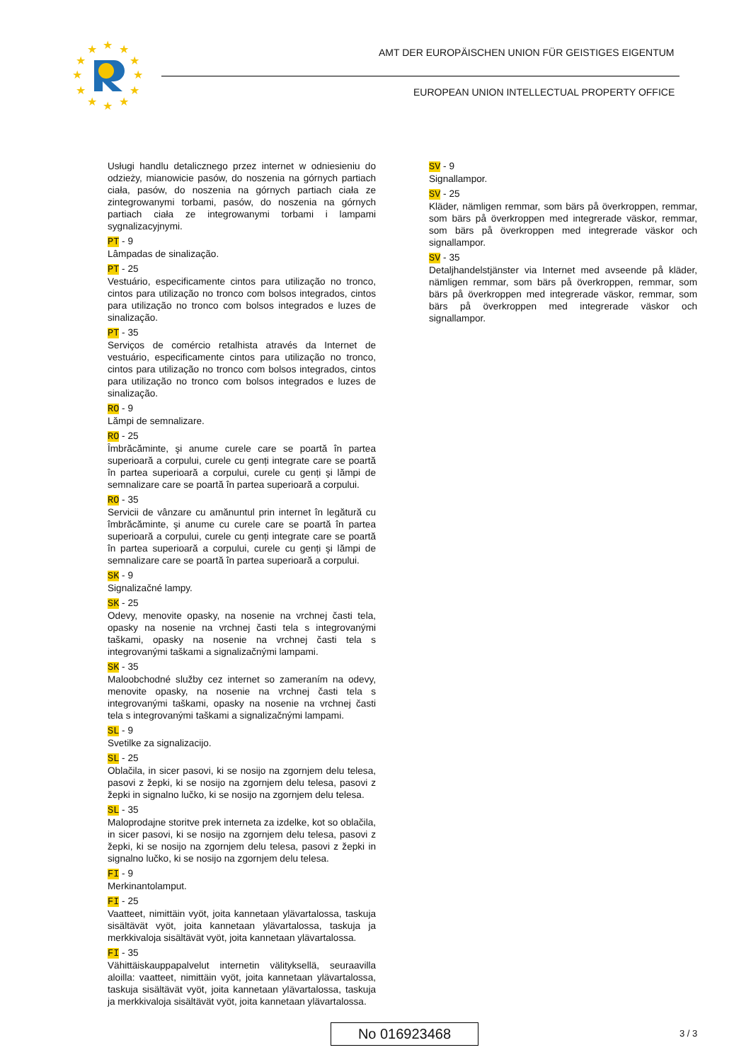★
★
★
★
★
★
★
★
★
★
★
★
AMT DER EUROPÄISCHEN UNION FÜR GEISTIGES EIGENTUM
EUROPEAN UNION INTELLECTUAL PROPERTY OFFICE
Usługi handlu detalicznego przez internet w odniesieniu do odzieży, mianowicie pasów, do noszenia na górnych partiach ciała, pasów, do noszenia na górnych partiach ciała ze zintegrowanymi torbami, pasów, do noszenia na górnych partiach ciała ze integrowanymi torbami i lampami sygnalizacyjnymi.
PT - 9
Lâmpadas de sinalização.
PT - 25
Vestuário, especificamente cintos para utilização no tronco, cintos para utilização no tronco com bolsos integrados, cintos para utilização no tronco com bolsos integrados e luzes de sinalização.
PT - 35
Serviços de comércio retalhista através da Internet de vestuário, especificamente cintos para utilização no tronco, cintos para utilização no tronco com bolsos integrados, cintos para utilização no tronco com bolsos integrados e luzes de sinalização.
RO - 9
Lămpi de semnalizare.
RO - 25
Îmbrăcăminte, şi anume curele care se poartă în partea superioară a corpului, curele cu genți integrate care se poartă în partea superioară a corpului, curele cu genți şi lămpi de semnalizare care se poartă în partea superioară a corpului.
RO - 35
Servicii de vânzare cu amănuntul prin internet în legătură cu îmbrăcăminte, şi anume cu curele care se poartă în partea superioară a corpului, curele cu genți integrate care se poartă în partea superioară a corpului, curele cu genți şi lămpi de semnalizare care se poartă în partea superioară a corpului.
SK - 9
Signalizačné lampy.
SK - 25
Odevy, menovite opasky, na nosenie na vrchnej časti tela, opasky na nosenie na vrchnej časti tela s integrovanými taškami, opasky na nosenie na vrchnej časti tela s integrovanými taškami a signalizačnými lampami.
SK - 35
Maloobchodné služby cez internet so zameraním na odevy, menovite opasky, na nosenie na vrchnej časti tela s integrovanými taškami, opasky na nosenie na vrchnej časti tela s integrovanými taškami a signalizačnými lampami.
SL - 9
Svetilke za signalizacijo.
SL - 25
Oblačila, in sicer pasovi, ki se nosijo na zgornjem delu telesa, pasovi z žepki, ki se nosijo na zgornjem delu telesa, pasovi z žepki in signalno lučko, ki se nosijo na zgornjem delu telesa.
SL - 35
Maloprodajne storitve prek interneta za izdelke, kot so oblačila, in sicer pasovi, ki se nosijo na zgornjem delu telesa, pasovi z žepki, ki se nosijo na zgornjem delu telesa, pasovi z žepki in signalno lučko, ki se nosijo na zgornjem delu telesa.
FI - 9
Merkinantolamput.
FI - 25
Vaatteet, nimittäin vyöt, joita kannetaan ylävartalossa, taskuja sisältävät vyöt, joita kannetaan ylävartalossa, taskuja ja merkkivaloja sisältävät vyöt, joita kannetaan ylävartalossa.
FI - 35
Vähittäiskauppapalvelut internetin välityksellä, seuraavilla aloilla: vaatteet, nimittäin vyöt, joita kannetaan ylävartalossa, taskuja sisältävät vyöt, joita kannetaan ylävartalossa, taskuja ja merkkivaloja sisältävät vyöt, joita kannetaan ylävartalossa.
SV - 9
Signallampor.
SV - 25
Kläder, nämligen remmar, som bärs på överkroppen, remmar, som bärs på överkroppen med integrerade väskor, remmar, som bärs på överkroppen med integrerade väskor och signallampor.
SV - 35
Detaljhandelstjänster via Internet med avseende på kläder, nämligen remmar, som bärs på överkroppen, remmar, som bärs på överkroppen med integrerade väskor, remmar, som bärs på överkroppen med integrerade väskor och signallampor.
No 016923468 3 / 3